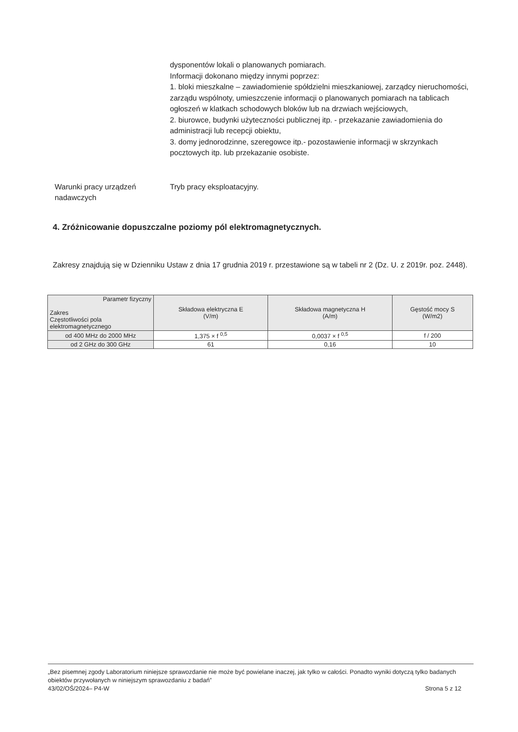dysponentów lokali o planowanych pomiarach.
Informacji dokonano między innymi poprzez:
1. bloki mieszkalne – zawiadomienie spółdzielni mieszkaniowej, zarządcy nieruchomości, zarządu wspólnoty, umieszczenie informacji o planowanych pomiarach na tablicach ogłoszeń w klatkach schodowych bloków lub na drzwiach wejściowych,
2. biurowce, budynki użyteczności publicznej itp. - przekazanie zawiadomienia do administracji lub recepcji obiektu,
3. domy jednorodzinne, szeregowce itp.- pozostawienie informacji w skrzynkach pocztowych itp. lub przekazanie osobiste.
Warunki pracy urządzeń nadawczych
Tryb pracy eksploatacyjny.
4. Zróżnicowanie dopuszczalne poziomy pól elektromagnetycznych.
Zakresy znajdują się w Dzienniku Ustaw z dnia 17 grudnia 2019 r. przestawione są w tabeli nr 2 (Dz. U. z 2019r. poz. 2448).
| Parametr fizyczny Zakres Częstotliwości pola elektromagnetycznego | Składowa elektryczna E (V/m) | Składowa magnetyczna H (A/m) | Gęstość mocy S (W/m2) |
| --- | --- | --- | --- |
| od 400 MHz do 2000 MHz | 1,375 × f <sup>0,5</sup> | 0,0037 × f <sup>0,5</sup> | f / 200 |
| od 2 GHz do 300 GHz | 61 | 0,16 | 10 |
„Bez pisemnej zgody Laboratorium niniejsze sprawozdanie nie może być powielane inaczej, jak tylko w całości. Ponadto wyniki dotyczą tylko badanych obiektów przywołanych w niniejszym sprawozdaniu z badań”
43/02/OŚ/2024– P4-W Strona 5 z 12